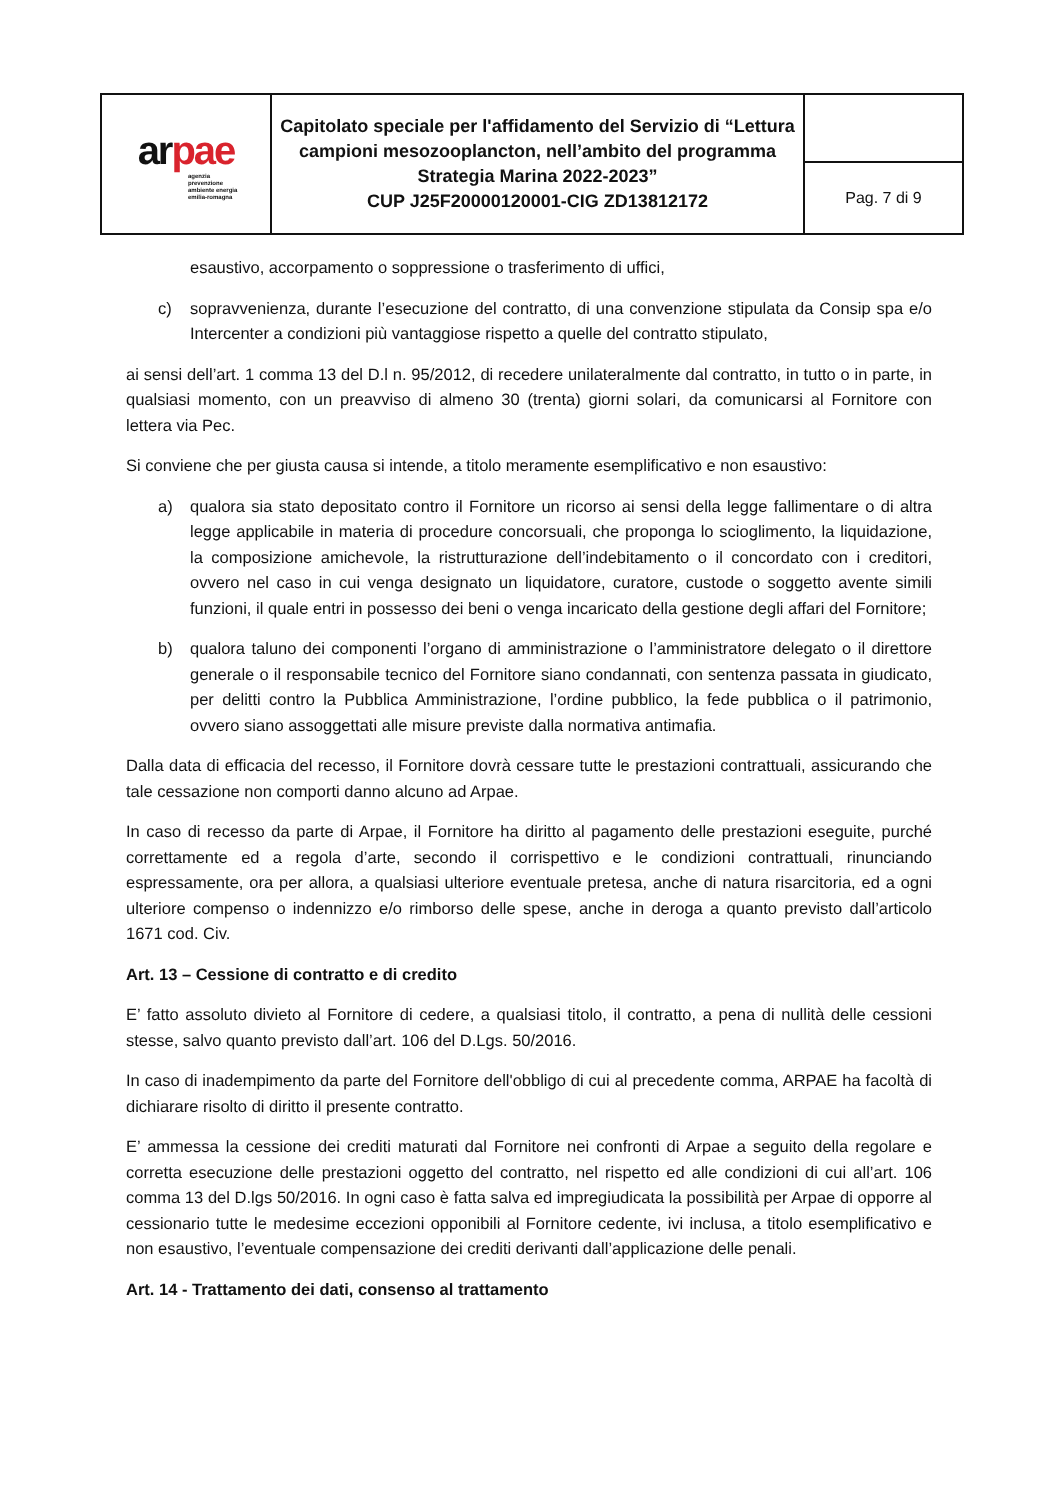| ar pae agenzia prevenzione ambiente energia emilia-romagna | Capitolato speciale per l'affidamento del Servizio di “Lettura campioni mesozooplancton, nell’ambito del programma Strategia Marina 2022-2023” CUP J25F20000120001-CIG ZD13812172 | |
| | | Pag. 7 di 9 |
esaustivo, accorpamento o soppressione o trasferimento di uffici,
c) sopravvenienza, durante l’esecuzione del contratto, di una convenzione stipulata da Consip spa e/o Intercenter a condizioni più vantaggiose rispetto a quelle del contratto stipulato,
ai sensi dell’art. 1 comma 13 del D.l n. 95/2012, di recedere unilateralmente dal contratto, in tutto o in parte, in qualsiasi momento, con un preavviso di almeno 30 (trenta) giorni solari, da comunicarsi al Fornitore con lettera via Pec.
Si conviene che per giusta causa si intende, a titolo meramente esemplificativo e non esaustivo:
a) qualora sia stato depositato contro il Fornitore un ricorso ai sensi della legge fallimentare o di altra legge applicabile in materia di procedure concorsuali, che proponga lo scioglimento, la liquidazione, la composizione amichevole, la ristrutturazione dell’indebitamento o il concordato con i creditori, ovvero nel caso in cui venga designato un liquidatore, curatore, custode o soggetto avente simili funzioni, il quale entri in possesso dei beni o venga incaricato della gestione degli affari del Fornitore;
b) qualora taluno dei componenti l’organo di amministrazione o l’amministratore delegato o il direttore generale o il responsabile tecnico del Fornitore siano condannati, con sentenza passata in giudicato, per delitti contro la Pubblica Amministrazione, l’ordine pubblico, la fede pubblica o il patrimonio, ovvero siano assoggettati alle misure previste dalla normativa antimafia.
Dalla data di efficacia del recesso, il Fornitore dovrà cessare tutte le prestazioni contrattuali, assicurando che tale cessazione non comporti danno alcuno ad Arpae.
In caso di recesso da parte di Arpae, il Fornitore ha diritto al pagamento delle prestazioni eseguite, purché correttamente ed a regola d’arte, secondo il corrispettivo e le condizioni contrattuali, rinunciando espressamente, ora per allora, a qualsiasi ulteriore eventuale pretesa, anche di natura risarcitoria, ed a ogni ulteriore compenso o indennizzo e/o rimborso delle spese, anche in deroga a quanto previsto dall’articolo 1671 cod. Civ.
Art. 13 – Cessione di contratto e di credito
E’ fatto assoluto divieto al Fornitore di cedere, a qualsiasi titolo, il contratto, a pena di nullità delle cessioni stesse, salvo quanto previsto dall’art. 106 del D.Lgs. 50/2016.
In caso di inadempimento da parte del Fornitore dell'obbligo di cui al precedente comma, ARPAE ha facoltà di dichiarare risolto di diritto il presente contratto.
E’ ammessa la cessione dei crediti maturati dal Fornitore nei confronti di Arpae a seguito della regolare e corretta esecuzione delle prestazioni oggetto del contratto, nel rispetto ed alle condizioni di cui all’art. 106 comma 13 del D.lgs 50/2016. In ogni caso è fatta salva ed impregiudicata la possibilità per Arpae di opporre al cessionario tutte le medesime eccezioni opponibili al Fornitore cedente, ivi inclusa, a titolo esemplificativo e non esaustivo, l’eventuale compensazione dei crediti derivanti dall’applicazione delle penali.
Art. 14 - Trattamento dei dati, consenso al trattamento